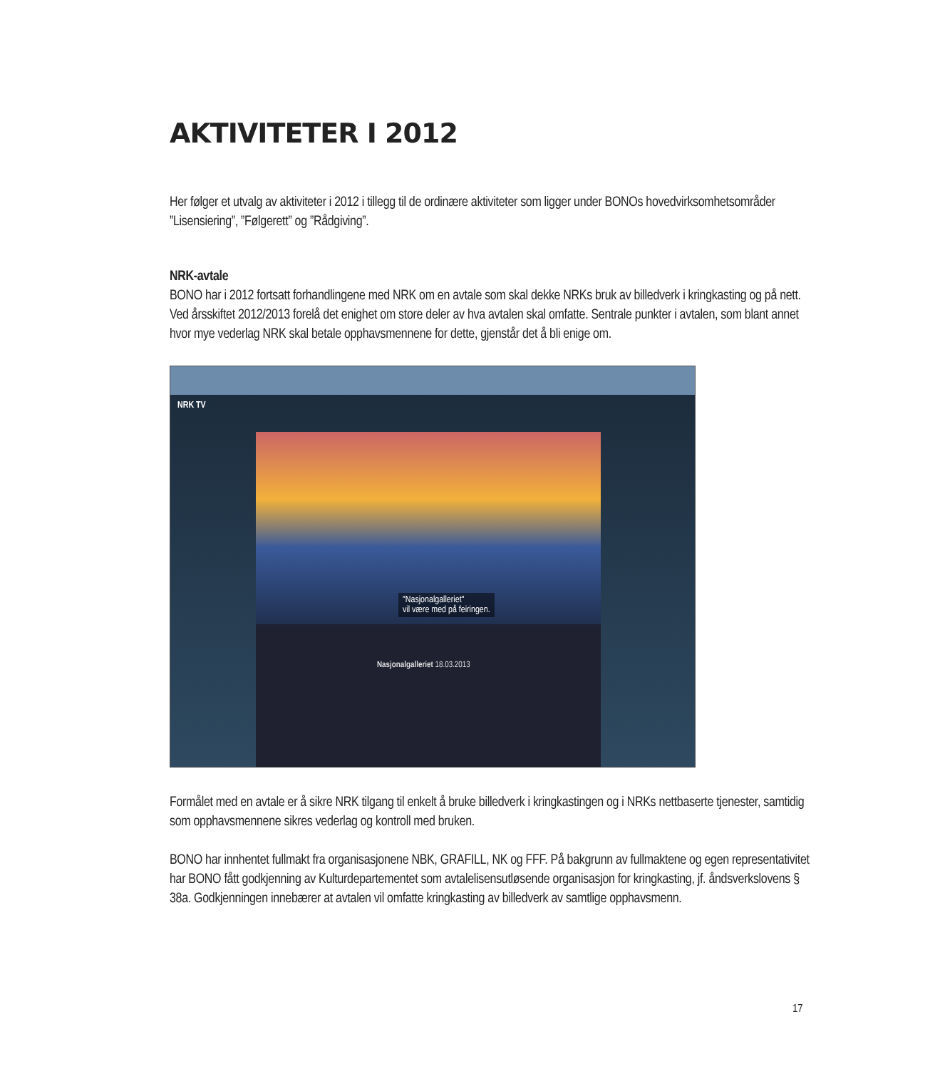AKTIVITETER I 2012
Her følger et utvalg av aktiviteter i 2012 i tillegg til de ordinære aktiviteter som ligger under BONOs hovedvirksomhetsområder ”Lisensiering”, ”Følgerett” og ”Rådgiving”.
NRK-avtale
BONO har i 2012 fortsatt forhandlingene med NRK om en avtale som skal dekke NRKs bruk av billedverk i kringkasting og på nett. Ved årsskiftet 2012/2013 forelå det enighet om store deler av hva avtalen skal omfatte. Sentrale punkter i avtalen, som blant annet hvor mye vederlag NRK skal betale opphavsmennene for dette, gjenstår det å bli enige om.
NRK TV
"Nasjonalgalleriet"
vil være med på feiringen.
Nasjonalgalleriet 18.03.2013
Formålet med en avtale er å sikre NRK tilgang til enkelt å bruke billedverk i kringkastingen og i NRKs nettbaserte tjenester, samtidig som opphavsmennene sikres vederlag og kontroll med bruken.
BONO har innhentet fullmakt fra organisasjonene NBK, GRAFILL, NK og FFF. På bakgrunn av fullmaktene og egen representativitet har BONO fått godkjenning av Kulturdepartementet som avtalelisensutløsende organisasjon for kringkasting, jf. åndsverkslovens § 38a. Godkjenningen innebærer at avtalen vil omfatte kringkasting av billedverk av samtlige opphavsmenn.
17